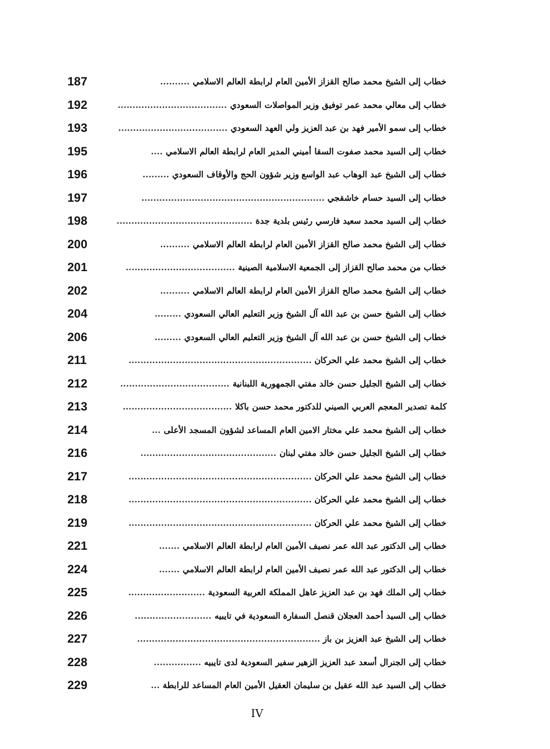خطاب إلى الشيخ محمد صالح القزاز الأمين العام لرابطة العالم الاسلامي.......... 187
خطاب إلى معالي محمد عمر توفيق وزير المواصلات السعودي..................................... 192
خطاب إلى سمو الأمير فهد بن عبد العزيز ولي العهد السعودي..................................... 193
خطاب إلى السيد محمد صفوت السقا أميني المدير العام لرابطة العالم الاسلامي.... 195
خطاب إلى الشيخ عبد الوهاب عبد الواسع وزير شؤون الحج والأوقاف السعودي......... 196
خطاب إلى السيد حسام خاشقجي.............................................................. 197
خطاب إلى السيد محمد سعيد فارسي رئيس بلدية جدة.............................................. 198
خطاب إلى الشيخ محمد صالح القزاز الأمين العام لرابطة العالم الاسلامي.......... 200
خطاب من محمد صالح القزاز إلى الجمعية الاسلامية الصينية..................................... 201
خطاب إلى الشيخ محمد صالح القزاز الأمين العام لرابطة العالم الاسلامي.......... 202
خطاب إلى الشيخ حسن بن عبد الله آل الشيخ وزير التعليم العالي السعودي......... 204
خطاب إلى الشيخ حسن بن عبد الله آل الشيخ وزير التعليم العالي السعودي......... 206
خطاب إلى الشيخ محمد علي الحركان.............................................................. 211
خطاب إلى الشيخ الجليل حسن خالد مفتي الجمهورية اللبنانية..................................... 212
كلمة تصدير المعجم العربي الصيني للدكتور محمد حسن باكلا..................................... 213
خطاب إلى الشيخ محمد علي مختار الامين العام المساعد لشؤون المسجد الأعلى... 214
خطاب إلى الشيخ الجليل حسن خالد مفتي لبنان.............................................. 216
خطاب إلى الشيخ محمد علي الحركان.............................................................. 217
خطاب إلى الشيخ محمد علي الحركان.............................................................. 218
خطاب إلى الشيخ محمد علي الحركان.............................................................. 219
خطاب إلى الدكتور عبد الله عمر نصيف الأمين العام لرابطة العالم الاسلامي....... 221
خطاب إلى الدكتور عبد الله عمر نصيف الأمين العام لرابطة العالم الاسلامي....... 224
خطاب إلى الملك فهد بن عبد العزيز عاهل المملكة العربية السعودية.......................... 225
خطاب إلى السيد أحمد العجلان قنصل السفارة السعودية في تايبيه.......................... 226
خطاب إلى الشيخ عبد العزيز بن باز.............................................................. 227
خطاب إلى الجنرال أسعد عبد العزيز الزهير سفير السعودية لدى تايبيه................ 228
خطاب إلى السيد عبد الله عقيل بن سليمان العقيل الأمين العام المساعد للرابطة... 229
IV